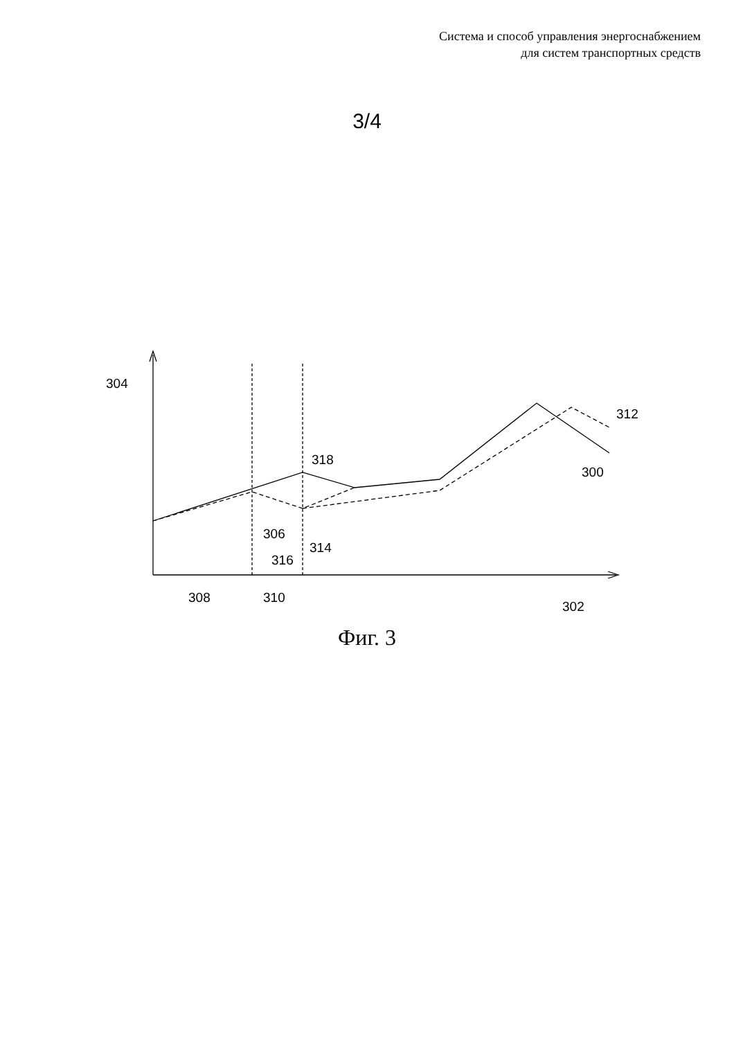Система и способ управления энергоснабжением
для систем транспортных средств
3/4
304
312
318
300
306
314
316
308
310
302
Фиг. 3